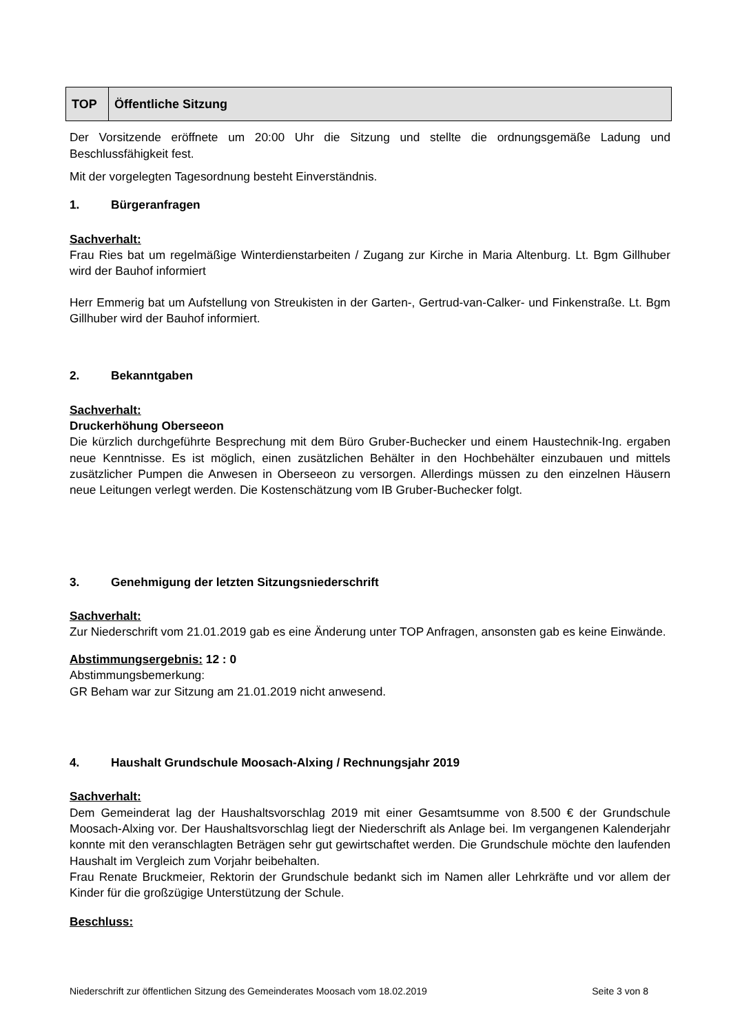| TOP | Öffentliche Sitzung |
Der Vorsitzende eröffnete um 20:00 Uhr die Sitzung und stellte die ordnungsgemäße Ladung und Beschlussfähigkeit fest.
Mit der vorgelegten Tagesordnung besteht Einverständnis.
1. Bürgeranfragen
Sachverhalt:
Frau Ries bat um regelmäßige Winterdienstarbeiten / Zugang zur Kirche in Maria Altenburg. Lt. Bgm Gillhuber wird der Bauhof informiert
Herr Emmerig bat um Aufstellung von Streukisten in der Garten-, Gertrud-van-Calker- und Finken­straße. Lt. Bgm Gillhuber wird der Bauhof informiert.
2. Bekanntgaben
Sachverhalt:
Druckerhöhung Oberseeon
Die kürzlich durchgeführte Besprechung mit dem Büro Gruber-Buchecker und einem Haustechnik-Ing. ergaben neue Kenntnisse. Es ist möglich, einen zusätzlichen Behälter in den Hochbehälter einzubauen und mittels zusätzlicher Pumpen die Anwesen in Oberseeon zu versorgen. Allerdings müssen zu den einzelnen Häusern neue Leitungen verlegt werden. Die Kostenschätzung vom IB Gruber-Buchecker folgt.
3. Genehmigung der letzten Sitzungsniederschrift
Sachverhalt:
Zur Niederschrift vom 21.01.2019 gab es eine Änderung unter TOP Anfragen, ansonsten gab es keine Einwände.
Abstimmungsergebnis: 12 : 0
Abstimmungsbemerkung:
GR Beham war zur Sitzung am 21.01.2019 nicht anwesend.
4. Haushalt Grundschule Moosach-Alxing / Rechnungsjahr 2019
Sachverhalt:
Dem Gemeinderat lag der Haushaltsvorschlag 2019 mit einer Gesamtsumme von 8.500 € der Grundschule Moosach-Alxing vor. Der Haushaltsvorschlag liegt der Niederschrift als Anlage bei. Im vergangenen Kalenderjahr konnte mit den veranschlagten Beträgen sehr gut gewirtschaftet werden. Die Grundschule möchte den laufenden Haushalt im Vergleich zum Vorjahr beibehalten.
Frau Renate Bruckmeier, Rektorin der Grundschule bedankt sich im Namen aller Lehrkräfte und vor allem der Kinder für die großzügige Unterstützung der Schule.
Beschluss:
Niederschrift zur öffentlichen Sitzung des Gemeinderates Moosach vom 18.02.2019 Seite 3 von 8